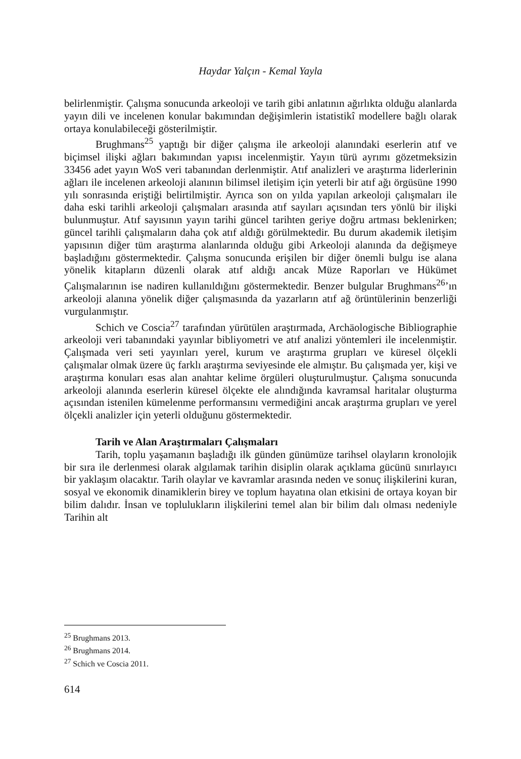Haydar Yalçın - Kemal Yayla
belirlenmiştir. Çalışma sonucunda arkeoloji ve tarih gibi anlatının ağırlıkta olduğu alanlarda yayın dili ve incelenen konular bakımından değişimlerin istatistikî modellere bağlı olarak ortaya konulabileceği gösterilmiştir.
Brughmans<sup>25</sup> yaptığı bir diğer çalışma ile arkeoloji alanındaki eserlerin atıf ve biçimsel ilişki ağları bakımından yapısı incelenmiştir. Yayın türü ayrımı gözetmeksizin 33456 adet yayın WoS veri tabanından derlenmiştir. Atıf analizleri ve araştırma liderlerinin ağları ile incelenen arkeoloji alanının bilimsel iletişim için yeterli bir atıf ağı örgüsüne 1990 yılı sonrasında eriştiği belirtilmiştir. Ayrıca son on yılda yapılan arkeoloji çalışmaları ile daha eski tarihli arkeoloji çalışmaları arasında atıf sayıları açısından ters yönlü bir ilişki bulunmuştur. Atıf sayısının yayın tarihi güncel tarihten geriye doğru artması beklenirken; güncel tarihli çalışmaların daha çok atıf aldığı görülmektedir. Bu durum akademik iletişim yapısının diğer tüm araştırma alanlarında olduğu gibi Arkeoloji alanında da değişmeye başladığını göstermektedir. Çalışma sonucunda erişilen bir diğer önemli bulgu ise alana yönelik kitapların düzenli olarak atıf aldığı ancak Müze Raporları ve Hükümet Çalışmalarının ise nadiren kullanıldığını göstermektedir. Benzer bulgular Brughmans<sup>26</sup>’ın arkeoloji alanına yönelik diğer çalışmasında da yazarların atıf ağ örüntülerinin benzerliği vurgulanmıştır.
Schich ve Coscia<sup>27</sup> tarafından yürütülen araştırmada, Archäologische Bibliographie arkeoloji veri tabanındaki yayınlar bibliyometri ve atıf analizi yöntemleri ile incelenmiştir. Çalışmada veri seti yayınları yerel, kurum ve araştırma grupları ve küresel ölçekli çalışmalar olmak üzere üç farklı araştırma seviyesinde ele almıştır. Bu çalışmada yer, kişi ve araştırma konuları esas alan anahtar kelime örgüleri oluşturulmuştur. Çalışma sonucunda arkeoloji alanında eserlerin küresel ölçekte ele alındığında kavramsal haritalar oluşturma açısından istenilen kümelenme performansını vermediğini ancak araştırma grupları ve yerel ölçekli analizler için yeterli olduğunu göstermektedir.
Tarih ve Alan Araştırmaları Çalışmaları
Tarih, toplu yaşamanın başladığı ilk günden günümüze tarihsel olayların kronolojik bir sıra ile derlenmesi olarak algılamak tarihin disiplin olarak açıklama gücünü sınırlayıcı bir yaklaşım olacaktır. Tarih olaylar ve kavramlar arasında neden ve sonuç ilişkilerini kuran, sosyal ve ekonomik dinamiklerin birey ve toplum hayatına olan etkisini de ortaya koyan bir bilim dalıdır. İnsan ve toplulukların ilişkilerini temel alan bir bilim dalı olması nedeniyle Tarihin alt
<sup>25</sup> Brughmans 2013.
<sup>26</sup> Brughmans 2014.
<sup>27</sup> Schich ve Coscia 2011.
614